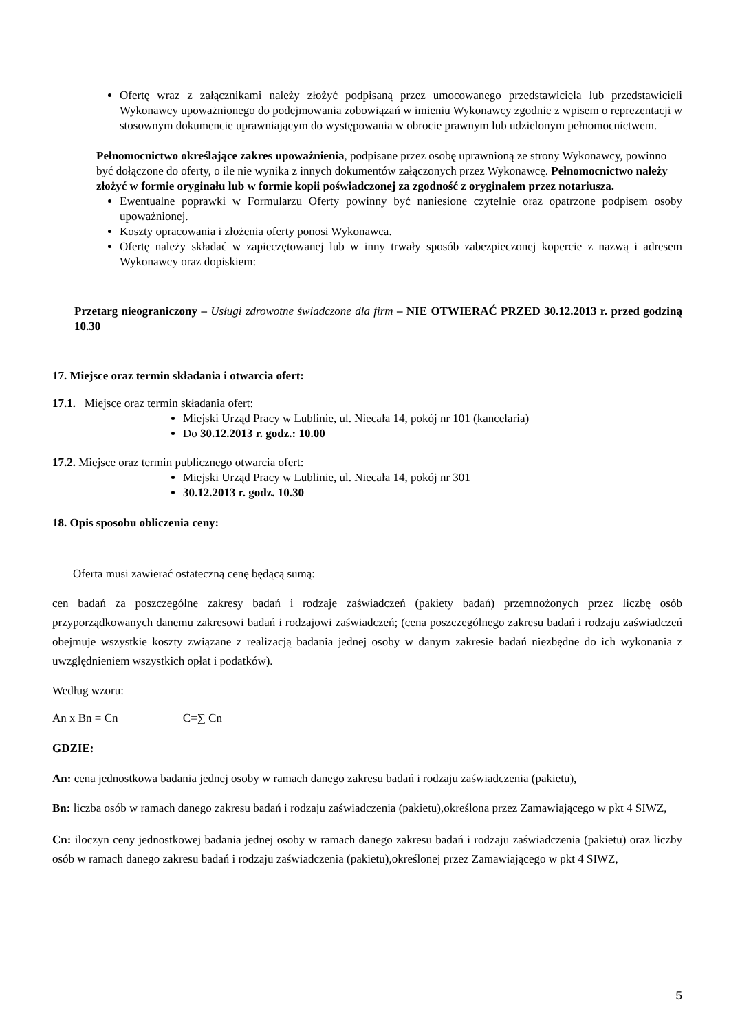Ofertę wraz z załącznikami należy złożyć podpisaną przez umocowanego przedstawiciela lub przedstawicieli Wykonawcy upoważnionego do podejmowania zobowiązań w imieniu Wykonawcy zgodnie z wpisem o reprezentacji w stosownym dokumencie uprawniającym do występowania w obrocie prawnym lub udzielonym pełnomocnictwem.
Pełnomocnictwo określające zakres upoważnienia, podpisane przez osobę uprawnioną ze strony Wykonawcy, powinno być dołączone do oferty, o ile nie wynika z innych dokumentów załączonych przez Wykonawcę. Pełnomocnictwo należy złożyć w formie oryginału lub w formie kopii poświadczonej za zgodność z oryginałem przez notariusza.
Ewentualne poprawki w Formularzu Oferty powinny być naniesione czytelnie oraz opatrzone podpisem osoby upoważnionej.
Koszty opracowania i złożenia oferty ponosi Wykonawca.
Ofertę należy składać w zapieczętowanej lub w inny trwały sposób zabezpieczonej kopercie z nazwą i adresem Wykonawcy oraz dopiskiem:
Przetarg nieograniczony – Usługi zdrowotne świadczone dla firm – NIE OTWIERAĆ PRZED 30.12.2013 r. przed godziną 10.30
17. Miejsce oraz termin składania i otwarcia ofert:
17.1. Miejsce oraz termin składania ofert:
Miejski Urząd Pracy w Lublinie, ul. Niecała 14, pokój nr 101 (kancelaria)
Do 30.12.2013 r. godz.: 10.00
17.2. Miejsce oraz termin publicznego otwarcia ofert:
Miejski Urząd Pracy w Lublinie, ul. Niecała 14, pokój nr 301
30.12.2013 r. godz. 10.30
18. Opis sposobu obliczenia ceny:
Oferta musi zawierać ostateczną cenę będącą sumą:
cen badań za poszczególne zakresy badań i rodzaje zaświadczeń (pakiety badań) przemnożonych przez liczbę osób przyporządkowanych danemu zakresowi badań i rodzajowi zaświadczeń; (cena poszczególnego zakresu badań i rodzaju zaświadczeń obejmuje wszystkie koszty związane z realizacją badania jednej osoby w danym zakresie badań niezbędne do ich wykonania z uwzględnieniem wszystkich opłat i podatków).
Według wzoru:
An x Bn = Cn C=∑ Cn
GDZIE:
An: cena jednostkowa badania jednej osoby w ramach danego zakresu badań i rodzaju zaświadczenia (pakietu),
Bn: liczba osób w ramach danego zakresu badań i rodzaju zaświadczenia (pakietu),określona przez Zamawiającego w pkt 4 SIWZ,
Cn: iloczyn ceny jednostkowej badania jednej osoby w ramach danego zakresu badań i rodzaju zaświadczenia (pakietu) oraz liczby osób w ramach danego zakresu badań i rodzaju zaświadczenia (pakietu),określonej przez Zamawiającego w pkt 4 SIWZ,
5